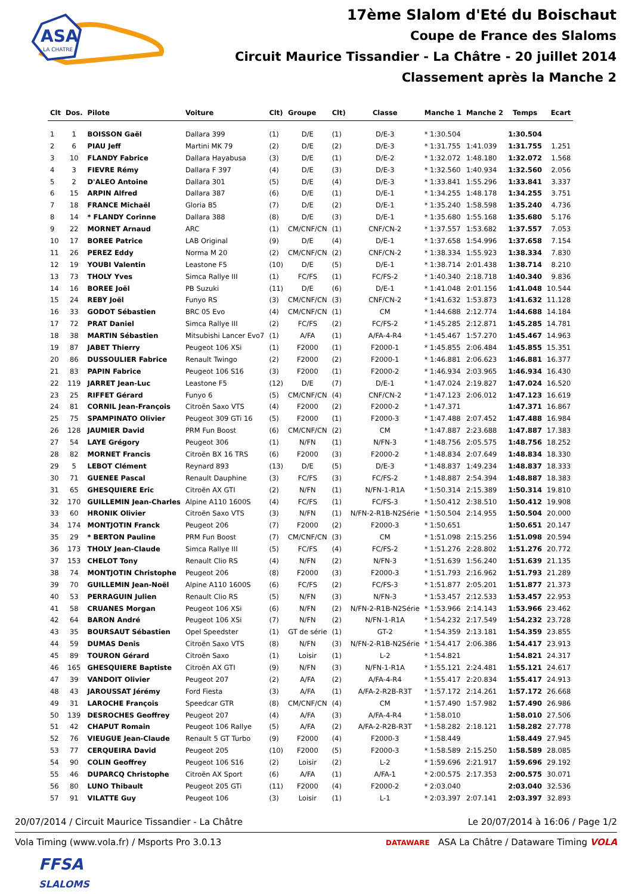ASA
LA CHATRE
17ème Slalom d'Eté du Boischaut
Coupe de France des Slaloms
Circuit Maurice Tissandier - La Châtre - 20 juillet 2014
Classement après la Manche 2
| Clt | Dos. | Pilote | Voiture | Clt) | Groupe | Clt) | Classe | Manche 1 | Manche 2 | Temps | Ecart |
| --- | --- | --- | --- | --- | --- | --- | --- | --- | --- | --- | --- |
| 1 | 1 | BOISSON Gaël | Dallara 399 | (1) | D/E | (1) | D/E-3 | * 1:30.504 | | 1:30.504 | |
| 2 | 6 | PIAU Jeff | Martini MK 79 | (2) | D/E | (2) | D/E-3 | * 1:31.755 | 1:41.039 | 1:31.755 | 1.251 |
| 3 | 10 | FLANDY Fabrice | Dallara Hayabusa | (3) | D/E | (1) | D/E-2 | * 1:32.072 | 1:48.180 | 1:32.072 | 1.568 |
| 4 | 3 | FIEVRE Rémy | Dallara F 397 | (4) | D/E | (3) | D/E-3 | * 1:32.560 | 1:40.934 | 1:32.560 | 2.056 |
| 5 | 2 | D'ALEO Antoine | Dallara 301 | (5) | D/E | (4) | D/E-3 | * 1:33.841 | 1:55.296 | 1:33.841 | 3.337 |
| 6 | 15 | ARPIN Alfred | Dallara 387 | (6) | D/E | (1) | D/E-1 | * 1:34.255 | 1:48.178 | 1:34.255 | 3.751 |
| 7 | 18 | FRANCE Michaël | Gloria B5 | (7) | D/E | (2) | D/E-1 | * 1:35.240 | 1:58.598 | 1:35.240 | 4.736 |
| 8 | 14 | * FLANDY Corinne | Dallara 388 | (8) | D/E | (3) | D/E-1 | * 1:35.680 | 1:55.168 | 1:35.680 | 5.176 |
| 9 | 22 | MORNET Arnaud | ARC | (1) | CM/CNF/CN | (1) | CNF/CN-2 | * 1:37.557 | 1:53.682 | 1:37.557 | 7.053 |
| 10 | 17 | BOREE Patrice | LAB Original | (9) | D/E | (4) | D/E-1 | * 1:37.658 | 1:54.996 | 1:37.658 | 7.154 |
| 11 | 26 | PEREZ Eddy | Norma M 20 | (2) | CM/CNF/CN | (2) | CNF/CN-2 | * 1:38.334 | 1:55.923 | 1:38.334 | 7.830 |
| 12 | 19 | YOUBI Valentin | Leastone F5 | (10) | D/E | (5) | D/E-1 | * 1:38.714 | 2:01.438 | 1:38.714 | 8.210 |
| 13 | 73 | THOLY Yves | Simca Rallye III | (1) | FC/FS | (1) | FC/FS-2 | * 1:40.340 | 2:18.718 | 1:40.340 | 9.836 |
| 14 | 16 | BOREE Joël | PB Suzuki | (11) | D/E | (6) | D/E-1 | * 1:41.048 | 2:01.156 | 1:41.048 | 10.544 |
| 15 | 24 | REBY Joël | Funyo RS | (3) | CM/CNF/CN | (3) | CNF/CN-2 | * 1:41.632 | 1:53.873 | 1:41.632 | 11.128 |
| 16 | 33 | GODOT Sébastien | BRC 05 Evo | (4) | CM/CNF/CN | (1) | CM | * 1:44.688 | 2:12.774 | 1:44.688 | 14.184 |
| 17 | 72 | PRAT Daniel | Simca Rallye III | (2) | FC/FS | (2) | FC/FS-2 | * 1:45.285 | 2:12.871 | 1:45.285 | 14.781 |
| 18 | 38 | MARTIN Sébastien | Mitsubishi Lancer Evo7 | (1) | A/FA | (1) | A/FA-4-R4 | * 1:45.467 | 1:57.270 | 1:45.467 | 14.963 |
| 19 | 87 | JABET Thierry | Peugeot 106 XSi | (1) | F2000 | (1) | F2000-1 | * 1:45.855 | 2:06.484 | 1:45.855 | 15.351 |
| 20 | 86 | DUSSOULIER Fabrice | Renault Twingo | (2) | F2000 | (2) | F2000-1 | * 1:46.881 | 2:06.623 | 1:46.881 | 16.377 |
| 21 | 83 | PAPIN Fabrice | Peugeot 106 S16 | (3) | F2000 | (1) | F2000-2 | * 1:46.934 | 2:03.965 | 1:46.934 | 16.430 |
| 22 | 119 | JARRET Jean-Luc | Leastone F5 | (12) | D/E | (7) | D/E-1 | * 1:47.024 | 2:19.827 | 1:47.024 | 16.520 |
| 23 | 25 | RIFFET Gérard | Funyo 6 | (5) | CM/CNF/CN | (4) | CNF/CN-2 | * 1:47.123 | 2:06.012 | 1:47.123 | 16.619 |
| 24 | 81 | CORNIL Jean-François | Citroën Saxo VTS | (4) | F2000 | (2) | F2000-2 | * 1:47.371 | | 1:47.371 | 16.867 |
| 25 | 75 | SPAMPINATO Olivier | Peugeot 309 GTi 16 | (5) | F2000 | (1) | F2000-3 | * 1:47.488 | 2:07.452 | 1:47.488 | 16.984 |
| 26 | 128 | JAUMIER David | PRM Fun Boost | (6) | CM/CNF/CN | (2) | CM | * 1:47.887 | 2:23.688 | 1:47.887 | 17.383 |
| 27 | 54 | LAYE Grégory | Peugeot 306 | (1) | N/FN | (1) | N/FN-3 | * 1:48.756 | 2:05.575 | 1:48.756 | 18.252 |
| 28 | 82 | MORNET Francis | Citroën BX 16 TRS | (6) | F2000 | (3) | F2000-2 | * 1:48.834 | 2:07.649 | 1:48.834 | 18.330 |
| 29 | 5 | LEBOT Clément | Reynard 893 | (13) | D/E | (5) | D/E-3 | * 1:48.837 | 1:49.234 | 1:48.837 | 18.333 |
| 30 | 71 | GUENEE Pascal | Renault Dauphine | (3) | FC/FS | (3) | FC/FS-2 | * 1:48.887 | 2:54.394 | 1:48.887 | 18.383 |
| 31 | 65 | GHESQUIERE Eric | Citroën AX GTI | (2) | N/FN | (1) | N/FN-1-R1A | * 1:50.314 | 2:15.389 | 1:50.314 | 19.810 |
| 32 | 170 | GUILLEMIN Jean-Charles | Alpine A110 1600S | (4) | FC/FS | (1) | FC/FS-3 | * 1:50.412 | 2:38.510 | 1:50.412 | 19.908 |
| 33 | 60 | HRONIK Olivier | Citroën Saxo VTS | (3) | N/FN | (1) | N/FN-2-R1B-N2Série | * 1:50.504 | 2:14.955 | 1:50.504 | 20.000 |
| 34 | 174 | MONTJOTIN Franck | Peugeot 206 | (7) | F2000 | (2) | F2000-3 | * 1:50.651 | | 1:50.651 | 20.147 |
| 35 | 29 | * BERTON Pauline | PRM Fun Boost | (7) | CM/CNF/CN | (3) | CM | * 1:51.098 | 2:15.256 | 1:51.098 | 20.594 |
| 36 | 173 | THOLY Jean-Claude | Simca Rallye III | (5) | FC/FS | (4) | FC/FS-2 | * 1:51.276 | 2:28.802 | 1:51.276 | 20.772 |
| 37 | 153 | CHELOT Tony | Renault Clio RS | (4) | N/FN | (2) | N/FN-3 | * 1:51.639 | 1:56.240 | 1:51.639 | 21.135 |
| 38 | 74 | MONTJOTIN Christophe | Peugeot 206 | (8) | F2000 | (3) | F2000-3 | * 1:51.793 | 2:16.962 | 1:51.793 | 21.289 |
| 39 | 70 | GUILLEMIN Jean-Noël | Alpine A110 1600S | (6) | FC/FS | (2) | FC/FS-3 | * 1:51.877 | 2:05.201 | 1:51.877 | 21.373 |
| 40 | 53 | PERRAGUIN Julien | Renault Clio RS | (5) | N/FN | (3) | N/FN-3 | * 1:53.457 | 2:12.533 | 1:53.457 | 22.953 |
| 41 | 58 | CRUANES Morgan | Peugeot 106 XSi | (6) | N/FN | (2) | N/FN-2-R1B-N2Série | * 1:53.966 | 2:14.143 | 1:53.966 | 23.462 |
| 42 | 64 | BARON André | Peugeot 106 XSi | (7) | N/FN | (2) | N/FN-1-R1A | * 1:54.232 | 2:17.549 | 1:54.232 | 23.728 |
| 43 | 35 | BOURSAUT Sébastien | Opel Speedster | (1) | GT de série | (1) | GT-2 | * 1:54.359 | 2:13.181 | 1:54.359 | 23.855 |
| 44 | 59 | DUMAS Denis | Citroën Saxo VTS | (8) | N/FN | (3) | N/FN-2-R1B-N2Série | * 1:54.417 | 2:06.386 | 1:54.417 | 23.913 |
| 45 | 89 | TOURON Gérard | Citroën Saxo | (1) | Loisir | (1) | L-2 | * 1:54.821 | | 1:54.821 | 24.317 |
| 46 | 165 | GHESQUIERE Baptiste | Citroën AX GTI | (9) | N/FN | (3) | N/FN-1-R1A | * 1:55.121 | 2:24.481 | 1:55.121 | 24.617 |
| 47 | 39 | VANDOIT Olivier | Peugeot 207 | (2) | A/FA | (2) | A/FA-4-R4 | * 1:55.417 | 2:20.834 | 1:55.417 | 24.913 |
| 48 | 43 | JAROUSSAT Jérémy | Ford Fiesta | (3) | A/FA | (1) | A/FA-2-R2B-R3T | * 1:57.172 | 2:14.261 | 1:57.172 | 26.668 |
| 49 | 31 | LAROCHE François | Speedcar GTR | (8) | CM/CNF/CN | (4) | CM | * 1:57.490 | 1:57.982 | 1:57.490 | 26.986 |
| 50 | 139 | DESROCHES Geoffrey | Peugeot 207 | (4) | A/FA | (3) | A/FA-4-R4 | * 1:58.010 | | 1:58.010 | 27.506 |
| 51 | 42 | CHAPUT Romain | Peugeot 106 Rallye | (5) | A/FA | (2) | A/FA-2-R2B-R3T | * 1:58.282 | 2:18.121 | 1:58.282 | 27.778 |
| 52 | 76 | VIEUGUE Jean-Claude | Renault 5 GT Turbo | (9) | F2000 | (4) | F2000-3 | * 1:58.449 | | 1:58.449 | 27.945 |
| 53 | 77 | CERQUEIRA David | Peugeot 205 | (10) | F2000 | (5) | F2000-3 | * 1:58.589 | 2:15.250 | 1:58.589 | 28.085 |
| 54 | 90 | COLIN Geoffrey | Peugeot 106 S16 | (2) | Loisir | (2) | L-2 | * 1:59.696 | 2:21.917 | 1:59.696 | 29.192 |
| 55 | 46 | DUPARCQ Christophe | Citroën AX Sport | (6) | A/FA | (1) | A/FA-1 | * 2:00.575 | 2:17.353 | 2:00.575 | 30.071 |
| 56 | 80 | LUNO Thibault | Peugeot 205 GTi | (11) | F2000 | (4) | F2000-2 | * 2:03.040 | | 2:03.040 | 32.536 |
| 57 | 91 | VILATTE Guy | Peugeot 106 | (3) | Loisir | (1) | L-1 | * 2:03.397 | 2:07.141 | 2:03.397 | 32.893 |
20/07/2014 / Circuit Maurice Tissandier - La Châtre Le 20/07/2014 à 16:06 / Page 1/2
Vola Timing (www.vola.fr) / Msports Pro 3.0.13 DATAWARE ASA La Châtre / Dataware Timing VOLA
FFSA
SLALOMS